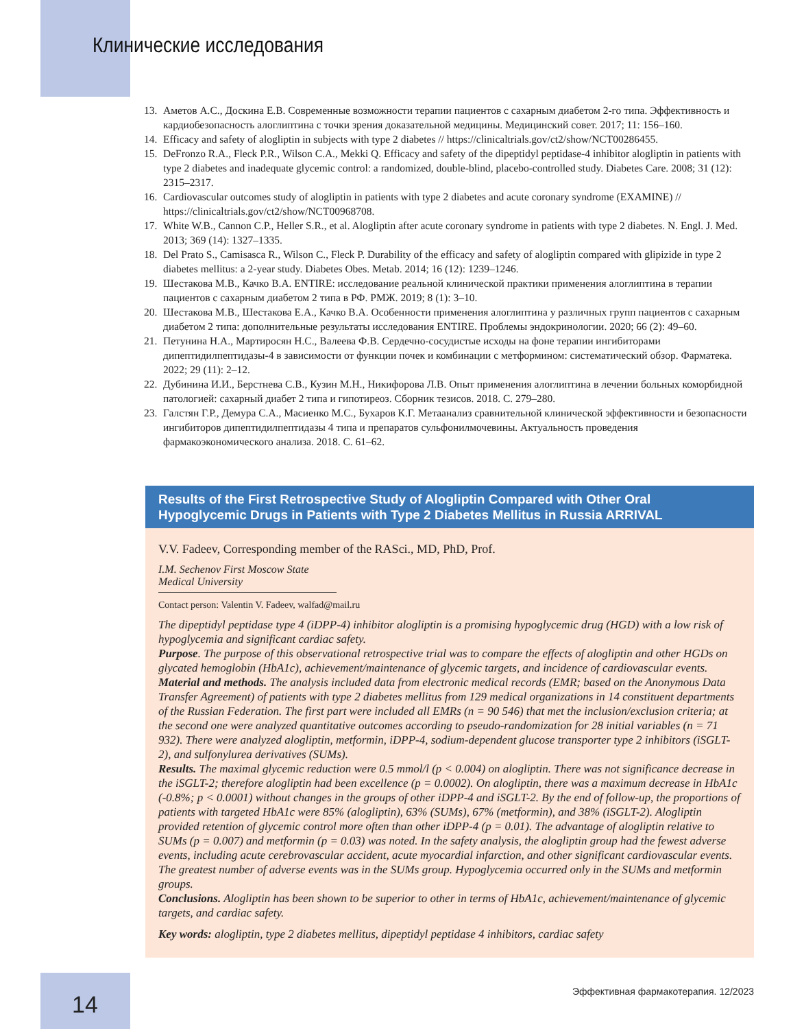Клинические исследования
13. Аметов А.С., Доскина Е.В. Современные возможности терапии пациентов с сахарным диабетом 2-го типа. Эффективность и кардиобезопасность алоглиптина с точки зрения доказательной медицины. Медицинский совет. 2017; 11: 156–160.
14. Efficacy and safety of alogliptin in subjects with type 2 diabetes // https://clinicaltrials.gov/ct2/show/NCT00286455.
15. DeFronzo R.A., Fleck P.R., Wilson C.A., Mekki Q. Efficacy and safety of the dipeptidyl peptidase-4 inhibitor alogliptin in patients with type 2 diabetes and inadequate glycemic control: a randomized, double-blind, placebo-controlled study. Diabetes Care. 2008; 31 (12): 2315–2317.
16. Cardiovascular outcomes study of alogliptin in patients with type 2 diabetes and acute coronary syndrome (EXAMINE) // https://clinicaltrials.gov/ct2/show/NCT00968708.
17. White W.B., Cannon C.P., Heller S.R., et al. Alogliptin after acute coronary syndrome in patients with type 2 diabetes. N. Engl. J. Med. 2013; 369 (14): 1327–1335.
18. Del Prato S., Camisasca R., Wilson C., Fleck P. Durability of the efficacy and safety of alogliptin compared with glipizide in type 2 diabetes mellitus: a 2-year study. Diabetes Obes. Metab. 2014; 16 (12): 1239–1246.
19. Шестакова М.В., Качко В.А. ENTIRE: исследование реальной клинической практики применения алоглиптина в терапии пациентов с сахарным диабетом 2 типа в РФ. РМЖ. 2019; 8 (1): 3–10.
20. Шестакова М.В., Шестакова Е.А., Качко В.А. Особенности применения алоглиптина у различных групп пациентов с сахарным диабетом 2 типа: дополнительные результаты исследования ENTIRE. Проблемы эндокринологии. 2020; 66 (2): 49–60.
21. Петунина Н.А., Мартиросян Н.С., Валеева Ф.В. Сердечно-сосудистые исходы на фоне терапии ингибиторами дипептидилпептидазы-4 в зависимости от функции почек и комбинации с метформином: систематический обзор. Фарматека. 2022; 29 (11): 2–12.
22. Дубинина И.И., Берстнева С.В., Кузин М.Н., Никифорова Л.В. Опыт применения алоглиптина в лечении больных коморбидной патологией: сахарный диабет 2 типа и гипотиреоз. Сборник тезисов. 2018. С. 279–280.
23. Галстян Г.Р., Демура С.А., Масиенко М.С., Бухаров К.Г. Метаанализ сравнительной клинической эффективности и безопасности ингибиторов дипептидилпептидазы 4 типа и препаратов сульфонилмочевины. Актуальность проведения фармакоэкономического анализа. 2018. С. 61–62.
Results of the First Retrospective Study of Alogliptin Compared with Other Oral Hypoglycemic Drugs in Patients with Type 2 Diabetes Mellitus in Russia ARRIVAL
V.V. Fadeev, Corresponding member of the RASci., MD, PhD, Prof.
I.M. Sechenov First Moscow State Medical University
Contact person: Valentin V. Fadeev, walfad@mail.ru
The dipeptidyl peptidase type 4 (iDPP-4) inhibitor alogliptin is a promising hypoglycemic drug (HGD) with a low risk of hypoglycemia and significant cardiac safety.
Purpose. The purpose of this observational retrospective trial was to compare the effects of alogliptin and other HGDs on glycated hemoglobin (HbA1c), achievement/maintenance of glycemic targets, and incidence of cardiovascular events.
Material and methods. The analysis included data from electronic medical records (EMR; based on the Anonymous Data Transfer Agreement) of patients with type 2 diabetes mellitus from 129 medical organizations in 14 constituent departments of the Russian Federation. The first part were included all EMRs (n = 90 546) that met the inclusion/exclusion criteria; at the second one were analyzed quantitative outcomes according to pseudo-randomization for 28 initial variables (n = 71 932). There were analyzed alogliptin, metformin, iDPP-4, sodium-dependent glucose transporter type 2 inhibitors (iSGLT-2), and sulfonylurea derivatives (SUMs).
Results. The maximal glycemic reduction were 0.5 mmol/l (p < 0.004) on alogliptin. There was not significance decrease in the iSGLT-2; therefore alogliptin had been excellence (p = 0.0002). On alogliptin, there was a maximum decrease in HbA1c (-0.8%; p < 0.0001) without changes in the groups of other iDPP-4 and iSGLT-2. By the end of follow-up, the proportions of patients with targeted HbA1c were 85% (alogliptin), 63% (SUMs), 67% (metformin), and 38% (iSGLT-2). Alogliptin provided retention of glycemic control more often than other iDPP-4 (p = 0.01). The advantage of alogliptin relative to SUMs (p = 0.007) and metformin (p = 0.03) was noted. In the safety analysis, the alogliptin group had the fewest adverse events, including acute cerebrovascular accident, acute myocardial infarction, and other significant cardiovascular events. The greatest number of adverse events was in the SUMs group. Hypoglycemia occurred only in the SUMs and metformin groups.
Conclusions. Alogliptin has been shown to be superior to other in terms of HbA1c, achievement/maintenance of glycemic targets, and cardiac safety.
Key words: alogliptin, type 2 diabetes mellitus, dipeptidyl peptidase 4 inhibitors, cardiac safety
14
Эффективная фармакотерапия. 12/2023